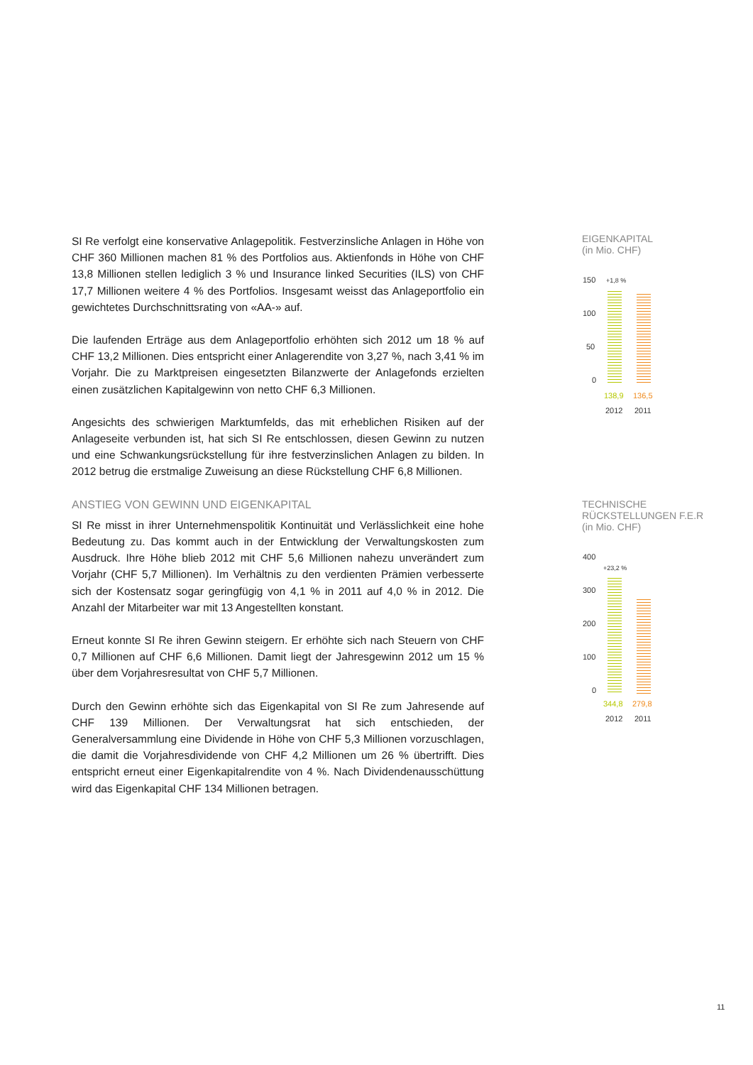SI Re verfolgt eine konservative Anlagepolitik. Festverzinsliche Anlagen in Höhe von CHF 360 Millionen machen 81 % des Portfolios aus. Aktienfonds in Höhe von CHF 13,8 Millionen stellen lediglich 3 % und Insurance linked Securities (ILS) von CHF 17,7 Millionen weitere 4 % des Portfolios. Insgesamt weisst das Anlageportfolio ein gewichtetes Durchschnittsrating von «AA-» auf.
Die laufenden Erträge aus dem Anlageportfolio erhöhten sich 2012 um 18 % auf CHF 13,2 Millionen. Dies entspricht einer Anlagerendite von 3,27 %, nach 3,41 % im Vorjahr. Die zu Marktpreisen eingesetzten Bilanzwerte der Anlagefonds erzielten einen zusätzlichen Kapitalgewinn von netto CHF 6,3 Millionen.
Angesichts des schwierigen Marktumfelds, das mit erheblichen Risiken auf der Anlageseite verbunden ist, hat sich SI Re entschlossen, diesen Gewinn zu nutzen und eine Schwankungsrückstellung für ihre festverzinslichen Anlagen zu bilden. In 2012 betrug die erstmalige Zuweisung an diese Rückstellung CHF 6,8 Millionen.
ANSTIEG VON GEWINN UND EIGENKAPITAL
SI Re misst in ihrer Unternehmenspolitik Kontinuität und Verlässlichkeit eine hohe Bedeutung zu. Das kommt auch in der Entwicklung der Verwaltungskosten zum Ausdruck. Ihre Höhe blieb 2012 mit CHF 5,6 Millionen nahezu unverändert zum Vorjahr (CHF 5,7 Millionen). Im Verhältnis zu den verdienten Prämien verbesserte sich der Kostensatz sogar geringfügig von 4,1 % in 2011 auf 4,0 % in 2012. Die Anzahl der Mitarbeiter war mit 13 Angestellten konstant.
Erneut konnte SI Re ihren Gewinn steigern. Er erhöhte sich nach Steuern von CHF 0,7 Millionen auf CHF 6,6 Millionen. Damit liegt der Jahresgewinn 2012 um 15 % über dem Vorjahresresultat von CHF 5,7 Millionen.
Durch den Gewinn erhöhte sich das Eigenkapital von SI Re zum Jahresende auf CHF 139 Millionen. Der Verwaltungsrat hat sich entschieden, der Generalversammlung eine Dividende in Höhe von CHF 5,3 Millionen vorzuschlagen, die damit die Vorjahresdividende von CHF 4,2 Millionen um 26 % übertrifft. Dies entspricht erneut einer Eigenkapitalrendite von 4 %. Nach Dividendenausschüttung wird das Eigenkapital CHF 134 Millionen betragen.
EIGENKAPITAL
(in Mio. CHF)
150 +1,8 %
100
50
0
138,9 136,5
2012 2011
TECHNISCHE
RÜCKSTELLUNGEN F.E.R
(in Mio. CHF)
400
+23,2 %
300
200
100
0
344,8 279,8
2012 2011
11